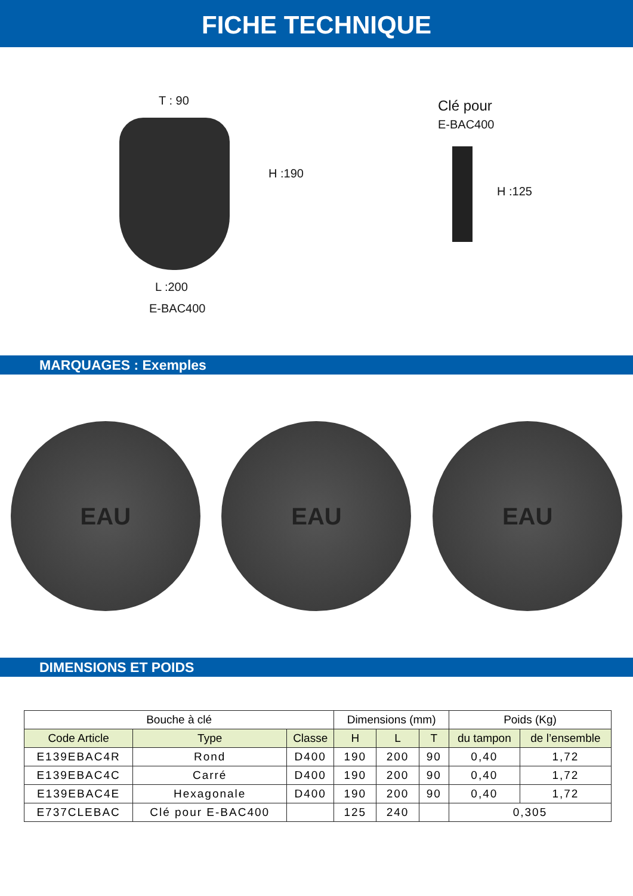FICHE TECHNIQUE
T : 90
H :190
L :200
E-BAC400
Clé pour
E-BAC400
H :125
MARQUAGES : Exemples
EAU EAU EAU
DIMENSIONS ET POIDS
| Bouche à clé | | | Dimensions (mm) | | | Poids (Kg) | |
| --- | --- | --- | --- | --- | --- | --- | --- |
| Code Article | Type | Classe | H | L | T | du tampon | de l’ensemble |
| E139EBAC4R | Rond | D400 | 190 | 200 | 90 | 0,40 | 1,72 |
| E139EBAC4C | Carré | D400 | 190 | 200 | 90 | 0,40 | 1,72 |
| E139EBAC4E | Hexagonale | D400 | 190 | 200 | 90 | 0,40 | 1,72 |
| E737CLEBAC | Clé pour E-BAC400 | | 125 | 240 | | 0,305 | |